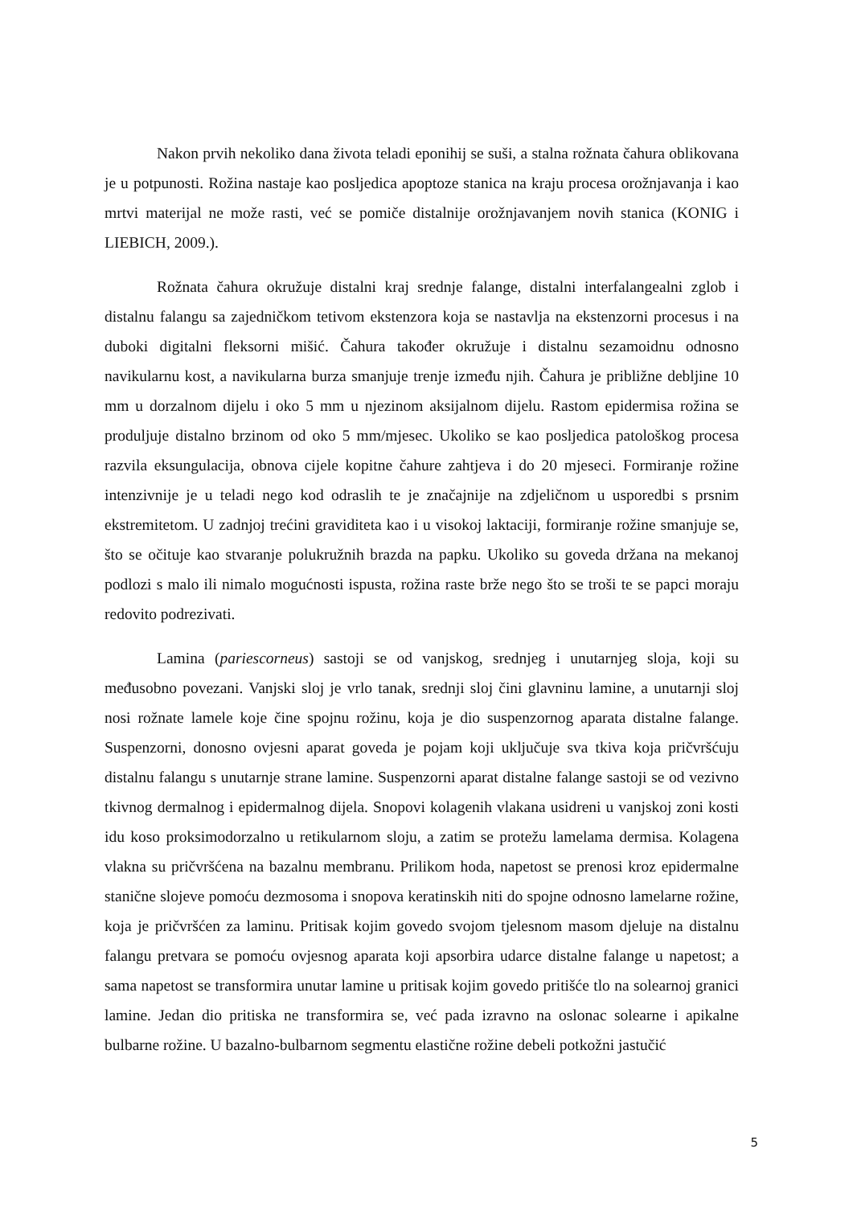Nakon prvih nekoliko dana života teladi eponihij se suši, a stalna rožnata čahura oblikovana je u potpunosti. Rožina nastaje kao posljedica apoptoze stanica na kraju procesa orožnjavanja i kao mrtvi materijal ne može rasti, već se pomiče distalnije orožnjavanjem novih stanica (KONIG i LIEBICH, 2009.).
Rožnata čahura okružuje distalni kraj srednje falange, distalni interfalangealni zglob i distalnu falangu sa zajedničkom tetivom ekstenzora koja se nastavlja na ekstenzorni procesus i na duboki digitalni fleksorni mišić. Čahura također okružuje i distalnu sezamoidnu odnosno navikularnu kost, a navikularna burza smanjuje trenje između njih. Čahura je približne debljine 10 mm u dorzalnom dijelu i oko 5 mm u njezinom aksijalnom dijelu. Rastom epidermisa rožina se produljuje distalno brzinom od oko 5 mm/mjesec. Ukoliko se kao posljedica patološkog procesa razvila eksungulacija, obnova cijele kopitne čahure zahtjeva i do 20 mjeseci. Formiranje rožine intenzivnije je u teladi nego kod odraslih te je značajnije na zdjeličnom u usporedbi s prsnim ekstremitetom. U zadnjoj trećini graviditeta kao i u visokoj laktaciji, formiranje rožine smanjuje se, što se očituje kao stvaranje polukružnih brazda na papku. Ukoliko su goveda držana na mekanoj podlozi s malo ili nimalo mogućnosti ispusta, rožina raste brže nego što se troši te se papci moraju redovito podrezivati.
Lamina (pariescorneus) sastoji se od vanjskog, srednjeg i unutarnjeg sloja, koji su međusobno povezani. Vanjski sloj je vrlo tanak, srednji sloj čini glavninu lamine, a unutarnji sloj nosi rožnate lamele koje čine spojnu rožinu, koja je dio suspenzornog aparata distalne falange. Suspenzorni, donosno ovjesni aparat goveda je pojam koji uključuje sva tkiva koja pričvršćuju distalnu falangu s unutarnje strane lamine. Suspenzorni aparat distalne falange sastoji se od vezivno tkivnog dermalnog i epidermalnog dijela. Snopovi kolagenih vlakana usidreni u vanjskoj zoni kosti idu koso proksimodorzalno u retikularnom sloju, a zatim se protežu lamelama dermisa. Kolagena vlakna su pričvršćena na bazalnu membranu. Prilikom hoda, napetost se prenosi kroz epidermalne stanične slojeve pomoću dezmosoma i snopova keratinskih niti do spojne odnosno lamelarne rožine, koja je pričvršćen za laminu. Pritisak kojim govedo svojom tjelesnom masom djeluje na distalnu falangu pretvara se pomoću ovjesnog aparata koji apsorbira udarce distalne falange u napetost; a sama napetost se transformira unutar lamine u pritisak kojim govedo pritišće tlo na solearnoj granici lamine. Jedan dio pritiska ne transformira se, već pada izravno na oslonac solearne i apikalne bulbarne rožine. U bazalno-bulbarnom segmentu elastične rožine debeli potkožni jastučić
5